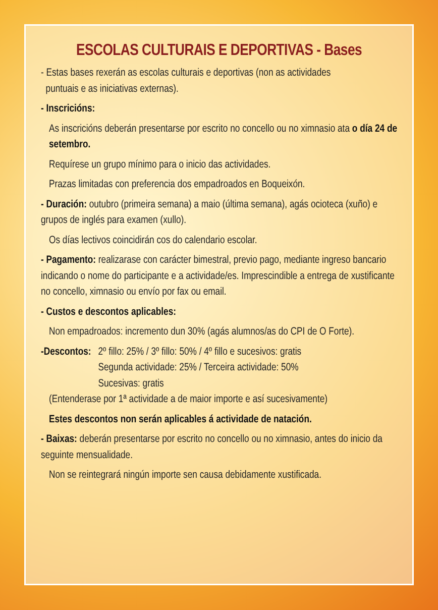ESCOLAS CULTURAIS E DEPORTIVAS - Bases
- Estas bases rexerán as escolas culturais e deportivas (non as actividades
puntuais e as iniciativas externas).
- Inscricións:
As inscricións deberán presentarse por escrito no concello ou no ximnasio ata o día 24 de setembro.
Requírese un grupo mínimo para o inicio das actividades.
Prazas limitadas con preferencia dos empadroados en Boqueixón.
- Duración: outubro (primeira semana) a maio (última semana), agás ocioteca (xuño) e grupos de inglés para examen (xullo).
Os días lectivos coincidirán cos do calendario escolar.
- Pagamento: realizarase con carácter bimestral, previo pago, mediante ingreso bancario indicando o nome do participante e a actividade/es. Imprescindible a entrega de xustificante no concello, ximnasio ou envío por fax ou email.
- Custos e descontos aplicables:
Non empadroados: incremento dun 30% (agás alumnos/as do CPI de O Forte).
-Descontos: 2º fillo: 25% / 3º fillo: 50% / 4º fillo e sucesivos: gratis
Segunda actividade: 25% / Terceira actividade: 50%
Sucesivas: gratis
(Entenderase por 1ª actividade a de maior importe e así sucesivamente)
Estes descontos non serán aplicables á actividade de natación.
- Baixas: deberán presentarse por escrito no concello ou no ximnasio, antes do inicio da seguinte mensualidade.
Non se reintegrará ningún importe sen causa debidamente xustificada.